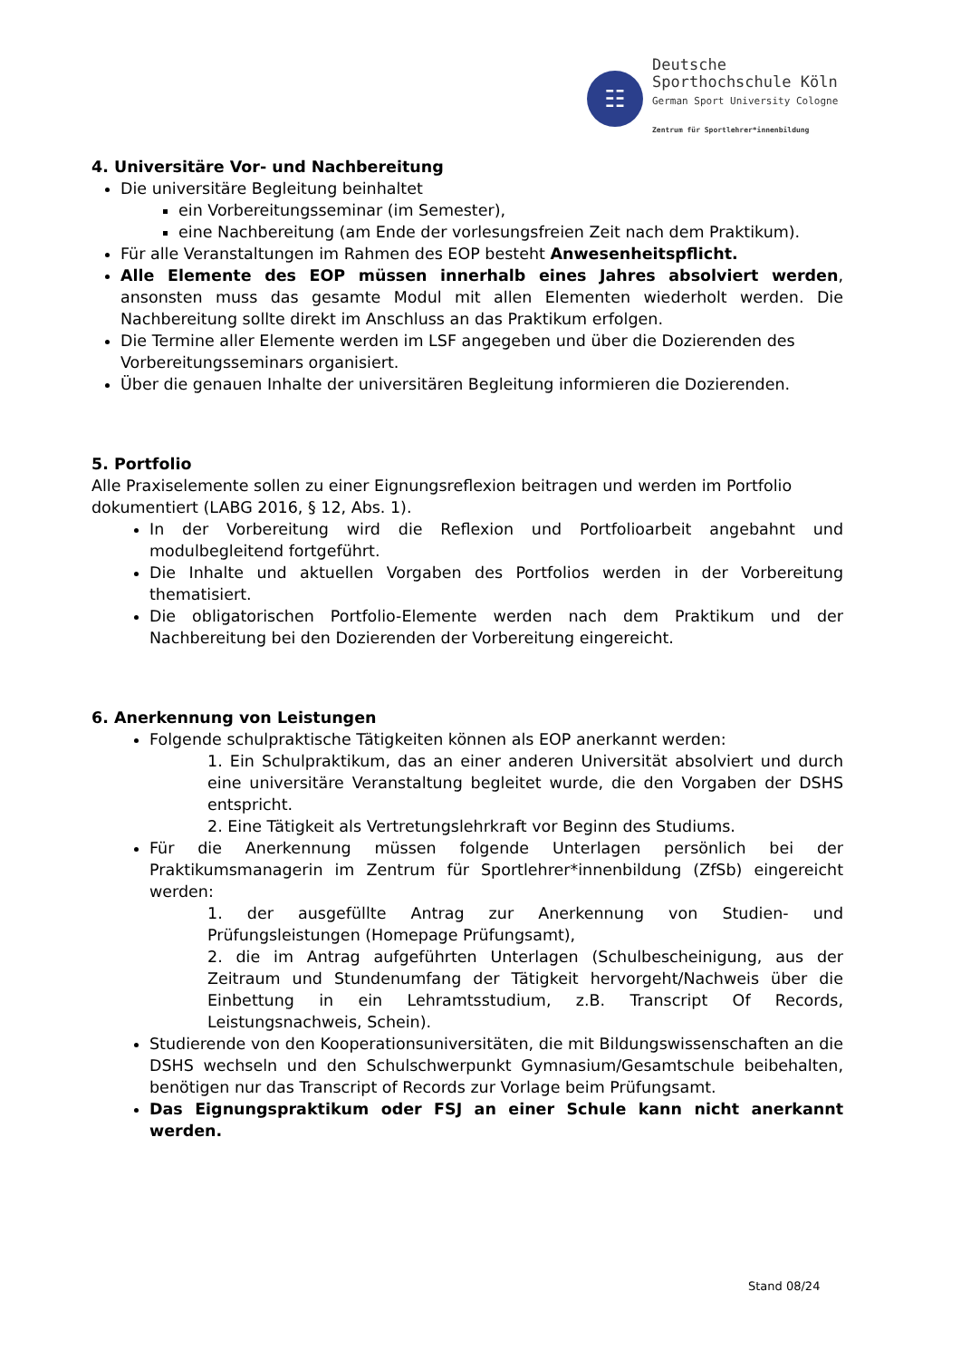☷
Deutsche
Sporthochschule Köln
German Sport University Cologne
Zentrum für Sportlehrer*innenbildung
4. Universitäre Vor- und Nachbereitung
Die universitäre Begleitung beinhaltet
ein Vorbereitungsseminar (im Semester),
eine Nachbereitung (am Ende der vorlesungsfreien Zeit nach dem Praktikum).
Für alle Veranstaltungen im Rahmen des EOP besteht Anwesenheitspflicht.
Alle Elemente des EOP müssen innerhalb eines Jahres absolviert werden, ansonsten muss das gesamte Modul mit allen Elementen wiederholt werden. Die Nachbereitung sollte direkt im Anschluss an das Praktikum erfolgen.
Die Termine aller Elemente werden im LSF angegeben und über die Dozierenden des Vorbereitungsseminars organisiert.
Über die genauen Inhalte der universitären Begleitung informieren die Dozierenden.
5. Portfolio
Alle Praxiselemente sollen zu einer Eignungsreflexion beitragen und werden im Portfolio dokumentiert (LABG 2016, § 12, Abs. 1).
In der Vorbereitung wird die Reflexion und Portfolioarbeit angebahnt und modulbegleitend fortgeführt.
Die Inhalte und aktuellen Vorgaben des Portfolios werden in der Vorbereitung thematisiert.
Die obligatorischen Portfolio-Elemente werden nach dem Praktikum und der Nachbereitung bei den Dozierenden der Vorbereitung eingereicht.
6. Anerkennung von Leistungen
Folgende schulpraktische Tätigkeiten können als EOP anerkannt werden:
1. Ein Schulpraktikum, das an einer anderen Universität absolviert und durch eine universitäre Veranstaltung begleitet wurde, die den Vorgaben der DSHS entspricht.
2. Eine Tätigkeit als Vertretungslehrkraft vor Beginn des Studiums.
Für die Anerkennung müssen folgende Unterlagen persönlich bei der Praktikumsmanagerin im Zentrum für Sportlehrer*innenbildung (ZfSb) eingereicht werden:
1. der ausgefüllte Antrag zur Anerkennung von Studien- und Prüfungsleistungen (Homepage Prüfungsamt),
2. die im Antrag aufgeführten Unterlagen (Schulbescheinigung, aus der Zeitraum und Stundenumfang der Tätigkeit hervorgeht/Nachweis über die Einbettung in ein Lehramtsstudium, z.B. Transcript Of Records, Leistungsnachweis, Schein).
Studierende von den Kooperationsuniversitäten, die mit Bildungswissenschaften an die DSHS wechseln und den Schulschwerpunkt Gymnasium/Gesamtschule beibehalten, benötigen nur das Transcript of Records zur Vorlage beim Prüfungsamt.
Das Eignungspraktikum oder FSJ an einer Schule kann nicht anerkannt werden.
Stand 08/24